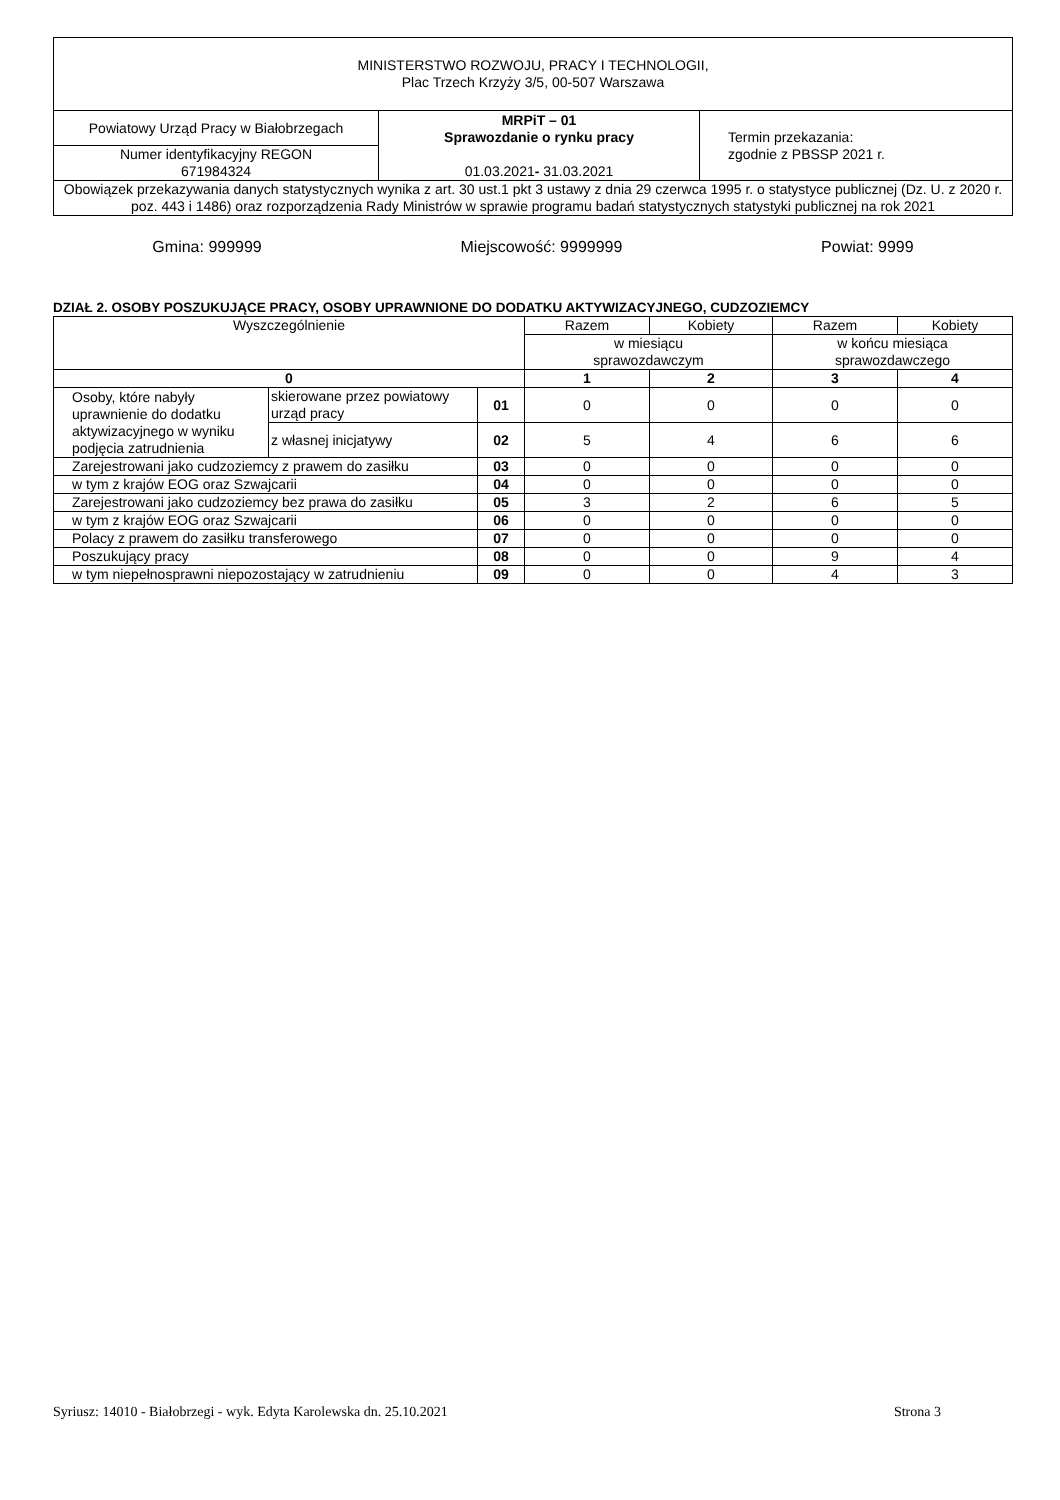| MINISTERSTWO ROZWOJU, PRACY I TECHNOLOGII, Plac Trzech Krzyży 3/5, 00-507 Warszawa | | |
| Powiatowy Urząd Pracy w Białobrzegach | MRPiT – 01 Sprawozdanie o rynku pracy 01.03.2021 - 31.03.2021 | Termin przekazania: zgodnie z PBSSP 2021 r. |
| Numer identyfikacyjny REGON 671984324 | | |
| Obowiązek przekazywania danych statystycznych wynika z art. 30 ust.1 pkt 3 ustawy z dnia 29 czerwca 1995 r. o statystyce publicznej (Dz. U. z 2020 r. poz. 443 i 1486) oraz rozporządzenia Rady Ministrów w sprawie programu badań statystycznych statystyki publicznej na rok 2021 | | |
Gmina: 999999 Miejscowość: 9999999 Powiat: 9999
DZIAŁ 2. OSOBY POSZUKUJĄCE PRACY, OSOBY UPRAWNIONE DO DODATKU AKTYWIZACYJNEGO, CUDZOZIEMCY
| Wyszczególnienie | | | Razem | Kobiety | Razem | Kobiety |
| | | | w miesiącu sprawozdawczym | | w końcu miesiąca sprawozdawczego | |
| 0 | | | 1 | 2 | 3 | 4 |
| Osoby, które nabyły uprawnienie do dodatku aktywizacyjnego w wyniku podjęcia zatrudnienia | skierowane przez powiatowy urząd pracy | 01 | 0 | 0 | 0 | 0 |
| | z własnej inicjatywy | 02 | 5 | 4 | 6 | 6 |
| Zarejestrowani jako cudzoziemcy z prawem do zasiłku | | 03 | 0 | 0 | 0 | 0 |
| w tym z krajów EOG oraz Szwajcarii | | 04 | 0 | 0 | 0 | 0 |
| Zarejestrowani jako cudzoziemcy bez prawa do zasiłku | | 05 | 3 | 2 | 6 | 5 |
| w tym z krajów EOG oraz Szwajcarii | | 06 | 0 | 0 | 0 | 0 |
| Polacy z prawem do zasiłku transferowego | | 07 | 0 | 0 | 0 | 0 |
| Poszukujący pracy | | 08 | 0 | 0 | 9 | 4 |
| w tym niepełnosprawni niepozostający w zatrudnieniu | | 09 | 0 | 0 | 4 | 3 |
Syriusz: 14010 - Białobrzegi - wyk. Edyta Karolewska dn. 25.10.2021 Strona 3